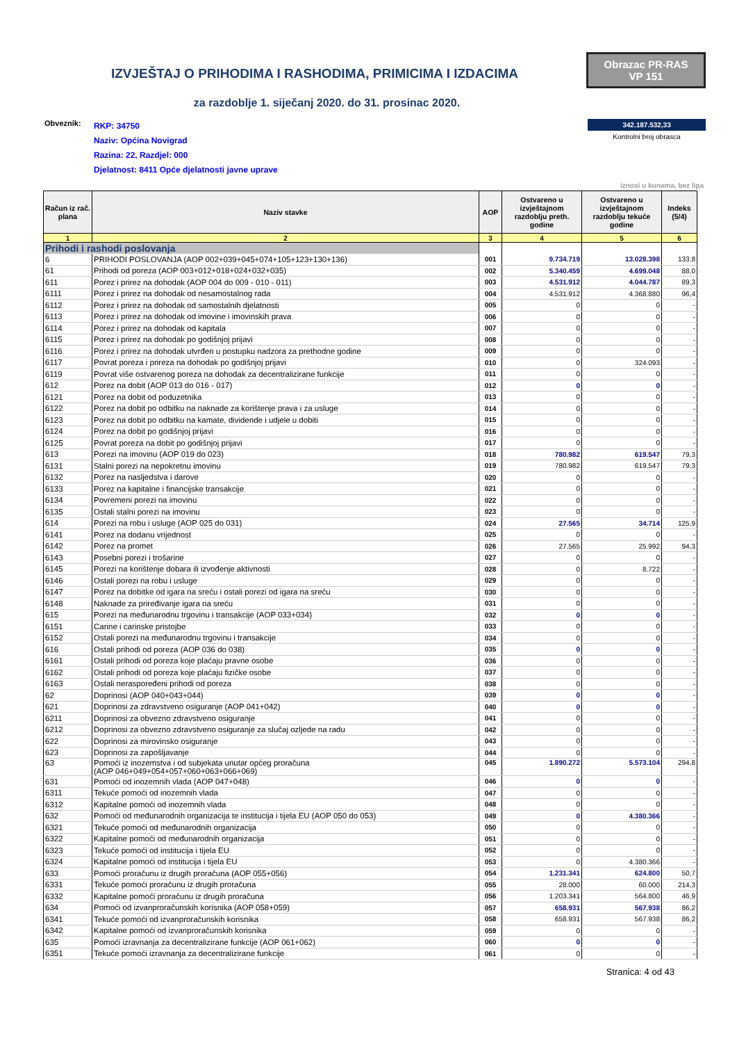IZVJEŠTAJ O PRIHODIMA I RASHODIMA, PRIMICIMA I IZDACIMA
Obrazac PR-RAS
VP 151
za razdoblje 1. siječanj 2020. do 31. prosinac 2020.
Obveznik:
RKP: 34750
Naziv: Općina Novigrad
Razina: 22, Razdjel: 000
Djelatnost: 8411 Opće djelatnosti javne uprave
342.187.532,33
Kontrolni broj obrasca
iznosi u kunama, bez lipa
| Račun iz rač. plana | Naziv stavke | AOP | Ostvareno u izvještajnom razdoblju preth. godine | Ostvareno u izvještajnom razdoblju tekuće godine | Indeks (5/4) |
| --- | --- | --- | --- | --- | --- |
| 1 | 2 | 3 | 4 | 5 | 6 |
| Prihodi i rashodi poslovanja | | | | | |
| 6 | PRIHODI POSLOVANJA (AOP 002+039+045+074+105+123+130+136) | 001 | 9.734.719 | 13.028.398 | 133,8 |
| 61 | Prihodi od poreza (AOP 003+012+018+024+032+035) | 002 | 5.340.459 | 4.699.048 | 88,0 |
| 611 | Porez i prirez na dohodak (AOP 004 do 009 - 010 - 011) | 003 | 4.531.912 | 4.044.787 | 89,3 |
| 6111 | Porez i prirez na dohodak od nesamostalnog rada | 004 | 4.531.912 | 4.368.880 | 96,4 |
| 6112 | Porez i prirez na dohodak od samostalnih djelatnosti | 005 | 0 | 0 | - |
| 6113 | Porez i prirez na dohodak od imovine i imovinskih prava | 006 | 0 | 0 | - |
| 6114 | Porez i prirez na dohodak od kapitala | 007 | 0 | 0 | - |
| 6115 | Porez i prirez na dohodak po godišnjoj prijavi | 008 | 0 | 0 | - |
| 6116 | Porez i prirez na dohodak utvrđen u postupku nadzora za prethodne godine | 009 | 0 | 0 | - |
| 6117 | Povrat poreza i prireza na dohodak po godišnjoj prijavi | 010 | 0 | 324.093 | - |
| 6119 | Povrat više ostvarenog poreza na dohodak za decentralizirane funkcije | 011 | 0 | 0 | - |
| 612 | Porez na dobit (AOP 013 do 016 - 017) | 012 | 0 | 0 | - |
| 6121 | Porez na dobit od poduzetnika | 013 | 0 | 0 | - |
| 6122 | Porez na dobit po odbitku na naknade za korištenje prava i za usluge | 014 | 0 | 0 | - |
| 6123 | Porez na dobit po odbitku na kamate, dividende i udjele u dobiti | 015 | 0 | 0 | - |
| 6124 | Porez na dobit po godišnjoj prijavi | 016 | 0 | 0 | - |
| 6125 | Povrat poreza na dobit po godišnjoj prijavi | 017 | 0 | 0 | - |
| 613 | Porezi na imovinu (AOP 019 do 023) | 018 | 780.982 | 619.547 | 79,3 |
| 6131 | Stalni porezi na nepokretnu imovinu | 019 | 780.982 | 619.547 | 79,3 |
| 6132 | Porez na nasljedstva i darove | 020 | 0 | 0 | - |
| 6133 | Porez na kapitalne i financijske transakcije | 021 | 0 | 0 | - |
| 6134 | Povremeni porezi na imovinu | 022 | 0 | 0 | - |
| 6135 | Ostali stalni porezi na imovinu | 023 | 0 | 0 | - |
| 614 | Porezi na robu i usluge (AOP 025 do 031) | 024 | 27.565 | 34.714 | 125,9 |
| 6141 | Porez na dodanu vrijednost | 025 | 0 | 0 | - |
| 6142 | Porez na promet | 026 | 27.565 | 25.992 | 94,3 |
| 6143 | Posebni porezi i trošarine | 027 | 0 | 0 | - |
| 6145 | Porezi na korištenje dobara ili izvođenje aktivnosti | 028 | 0 | 8.722 | - |
| 6146 | Ostali porezi na robu i usluge | 029 | 0 | 0 | - |
| 6147 | Porez na dobitke od igara na sreću i ostali porezi od igara na sreću | 030 | 0 | 0 | - |
| 6148 | Naknade za priređivanje igara na sreću | 031 | 0 | 0 | - |
| 615 | Porezi na međunarodnu trgovinu i transakcije (AOP 033+034) | 032 | 0 | 0 | - |
| 6151 | Carine i carinske pristojbe | 033 | 0 | 0 | - |
| 6152 | Ostali porezi na međunarodnu trgovinu i transakcije | 034 | 0 | 0 | - |
| 616 | Ostali prihodi od poreza (AOP 036 do 038) | 035 | 0 | 0 | - |
| 6161 | Ostali prihodi od poreza koje plaćaju pravne osobe | 036 | 0 | 0 | - |
| 6162 | Ostali prihodi od poreza koje plaćaju fizičke osobe | 037 | 0 | 0 | - |
| 6163 | Ostali neraspoređeni prihodi od poreza | 038 | 0 | 0 | - |
| 62 | Doprinosi (AOP 040+043+044) | 039 | 0 | 0 | - |
| 621 | Doprinosi za zdravstveno osiguranje (AOP 041+042) | 040 | 0 | 0 | - |
| 6211 | Doprinosi za obvezno zdravstveno osiguranje | 041 | 0 | 0 | - |
| 6212 | Doprinosi za obvezno zdravstveno osiguranje za slučaj ozljede na radu | 042 | 0 | 0 | - |
| 622 | Doprinosi za mirovinsko osiguranje | 043 | 0 | 0 | - |
| 623 | Doprinosi za zapošljavanje | 044 | 0 | 0 | - |
| 63 | Pomoći iz inozemstva i od subjekata unutar općeg proračuna (AOP 046+049+054+057+060+063+066+069) | 045 | 1.890.272 | 5.573.104 | 294,8 |
| 631 | Pomoći od inozemnih vlada (AOP 047+048) | 046 | 0 | 0 | - |
| 6311 | Tekuće pomoći od inozemnih vlada | 047 | 0 | 0 | - |
| 6312 | Kapitalne pomoći od inozemnih vlada | 048 | 0 | 0 | - |
| 632 | Pomoći od međunarodnih organizacija te institucija i tijela EU (AOP 050 do 053) | 049 | 0 | 4.380.366 | - |
| 6321 | Tekuće pomoći od međunarodnih organizacija | 050 | 0 | 0 | - |
| 6322 | Kapitalne pomoći od međunarodnih organizacija | 051 | 0 | 0 | - |
| 6323 | Tekuće pomoći od institucija i tijela EU | 052 | 0 | 0 | - |
| 6324 | Kapitalne pomoći od institucija i tijela EU | 053 | 0 | 4.380.366 | - |
| 633 | Pomoći proračunu iz drugih proračuna (AOP 055+056) | 054 | 1.231.341 | 624.800 | 50,7 |
| 6331 | Tekuće pomoći proračunu iz drugih proračuna | 055 | 28.000 | 60.000 | 214,3 |
| 6332 | Kapitalne pomoći proračunu iz drugih proračuna | 056 | 1.203.341 | 564.800 | 46,9 |
| 634 | Pomoći od izvanproračunskih korisnika (AOP 058+059) | 057 | 658.931 | 567.938 | 86,2 |
| 6341 | Tekuće pomoći od izvanproračunskih korisnika | 058 | 658.931 | 567.938 | 86,2 |
| 6342 | Kapitalne pomoći od izvanproračunskih korisnika | 059 | 0 | 0 | - |
| 635 | Pomoći izravnanja za decentralizirane funkcije (AOP 061+062) | 060 | 0 | 0 | - |
| 6351 | Tekuće pomoći izravnanja za decentralizirane funkcije | 061 | 0 | 0 | - |
Stranica: 4 od 43